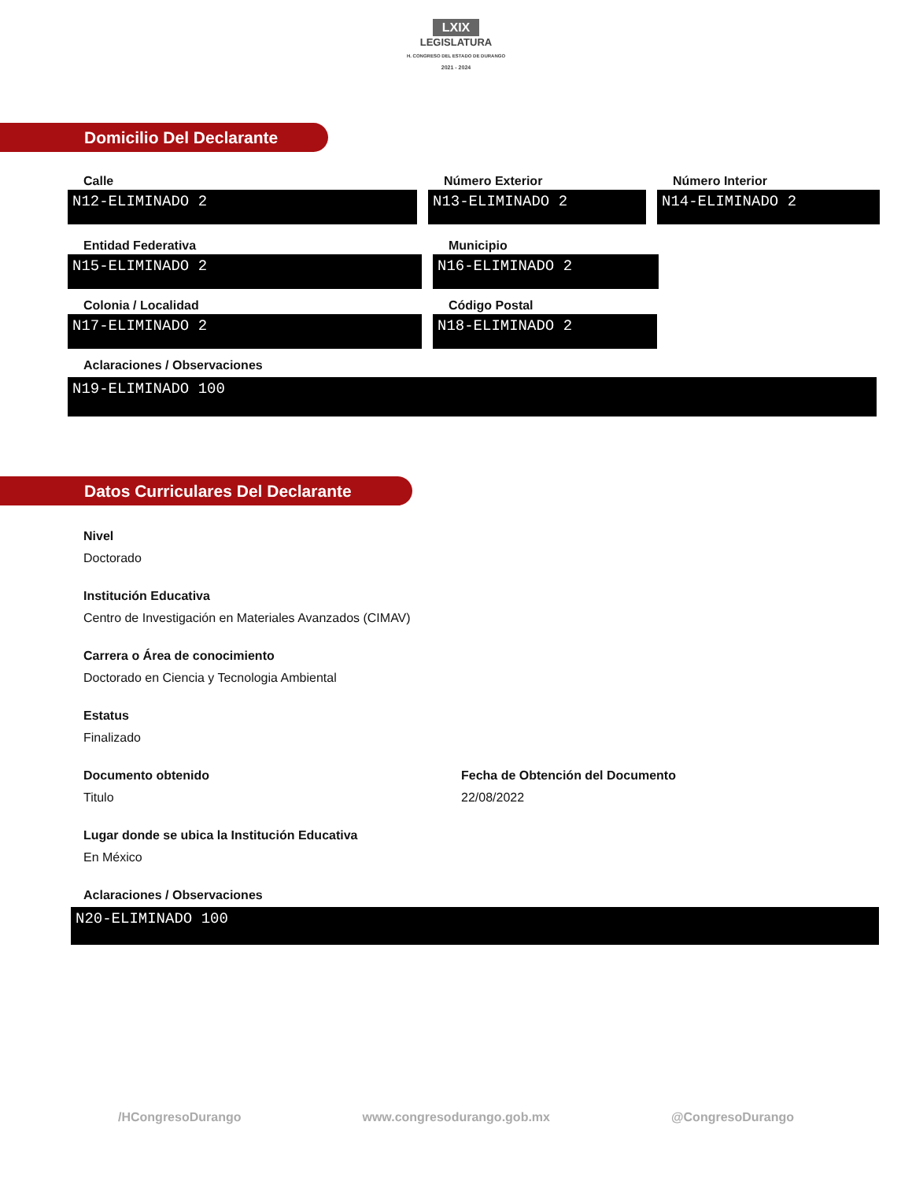LXIX
LEGISLATURA
H. CONGRESO DEL ESTADO DE DURANGO
2021 - 2024
Domicilio Del Declarante
Calle
N12-ELIMINADO 2
Número Exterior
N13-ELIMINADO 2
Número Interior
N14-ELIMINADO 2
Entidad Federativa
N15-ELIMINADO 2
Municipio
N16-ELIMINADO 2
Colonia / Localidad
N17-ELIMINADO 2
Código Postal
N18-ELIMINADO 2
Aclaraciones / Observaciones
N19-ELIMINADO 100
Datos Curriculares Del Declarante
Nivel
Doctorado
Institución Educativa
Centro de Investigación en Materiales Avanzados (CIMAV)
Carrera o Área de conocimiento
Doctorado en Ciencia y Tecnologia Ambiental
Estatus
Finalizado
Documento obtenido
Titulo
Fecha de Obtención del Documento
22/08/2022
Lugar donde se ubica la Institución Educativa
En México
Aclaraciones / Observaciones
N20-ELIMINADO 100
/HCongresoDurango www.congresodurango.gob.mx @CongresoDurango